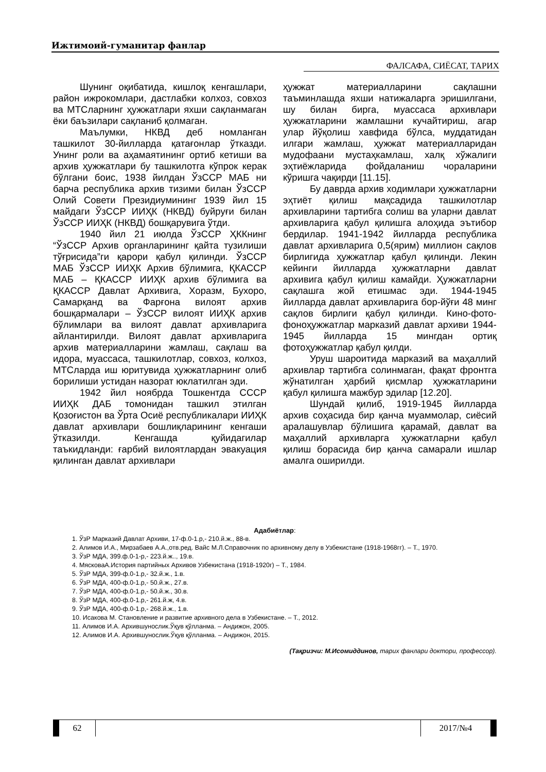Ижтимоий-гуманитар фанлар
ФАЛСАФА, СИЁСАТ, ТАРИХ
Шунинг оқибатида, кишлоқ кенгашлари, район ижрокомлари, дастлабки колхоз, совхоз ва МТСларнинг ҳужжатлари яхши сақланмаган ёки баъзилари сақланиб қолмаган.
Маълумки, НКВД деб номланган ташкилот 30-йилларда қатағонлар ўтказди. Унинг роли ва аҳамаятининг ортиб кетиши ва архив ҳужжатлари бу ташкилотга кўпрок керак бўлгани боис, 1938 йилдан ЎзССР МАБ ни барча республика архив тизими билан ЎзССР Олий Совети Президиумининг 1939 йил 15 майдаги ЎзССР ИИҲК (НКВД) буйруғи билан ЎзССР ИИҲК (НКВД) бошқарувига ўтди.
1940 йил 21 июлда ЎзССР ҲККнинг “ЎзССР Архив органларининг қайта тузилиши тўғрисида”ги қарори қабул қилинди. ЎзССР МАБ ЎзССР ИИҲК Архив бўлимига, ҚКАССР МАБ – ҚКАССР ИИҲК архив бўлимига ва ҚКАССР Давлат Архивига, Хоразм, Бухоро, Самарқанд ва Фарғона вилоят архив бошқармалари – ЎзССР вилоят ИИҲК архив бўлимлари ва вилоят давлат архивларига айлантирилди. Вилоят давлат архивларига архив материалларини жамлаш, сақлаш ва идора, муассаса, ташкилотлар, совхоз, колхоз, МТСларда иш юритувида ҳужжатларнинг олиб борилиши устидан назорат юклатилган эди.
1942 йил ноябрда Тошкентда СССР ИИҲК ДАБ томонидан ташкил этилган Қозоғистон ва Ўрта Осиё республикалари ИИҲК давлат архивлари бошлиқларининг кенгаши ўтказилди. Кенгашда қуйидагилар таъкидланди: ғарбий вилоятлардан эвакуация қилинган давлат архивлари
ҳужжат материалларини сақлашни таъминлашда яхши натижаларга эришилгани, шу билан бирга, муассаса архивлари ҳужжатларини жамлашни кучайтириш, агар улар йўқолиш хавфида бўлса, муддатидан илгари жамлаш, ҳужжат материалларидан мудофаани мустаҳкамлаш, халқ хўжалиги эҳтиёжларида фойдаланиш чораларини кўришга чақирди [11.15].
Бу даврда архив ходимлари ҳужжатларни эҳтиёт қилиш мақсадида ташкилотлар архивларини тартибга солиш ва уларни давлат архивларига қабул қилишга алоҳида эътибор бердилар. 1941-1942 йилларда республика давлат архивларига 0,5(ярим) миллион сақлов бирлигида ҳужжатлар қабул қилинди. Лекин кейинги йилларда ҳужжатларни давлат архивига қабул қилиш камайди. Ҳужжатларни сақлашга жой етишмас эди. 1944-1945 йилларда давлат архивларига бор-йўғи 48 минг сақлов бирлиги қабул қилинди. Кино-фото-фоноҳужжатлар марказий давлат архиви 1944-1945 йилларда 15 мингдан ортиқ фотоҳужжатлар қабул қилди.
Уруш шароитида марказий ва маҳаллий архивлар тартибга солинмаган, фақат фронтга жўнатилган ҳарбий қисмлар ҳужжатларини қабул қилишга мажбур эдилар [12.20].
Шундай қилиб, 1919-1945 йилларда архив соҳасида бир қанча муаммолар, сиёсий аралашувлар бўлишига қарамай, давлат ва маҳаллий архивларга ҳужжатларни қабул қилиш борасида бир қанча самарали ишлар амалга оширилди.
Адабиётлар:
1. ЎзР Марказий Давлат Архиви, 17-ф.0-1.р,- 210.й.ж., 88-в.
2. Алимов И.А., Мирзабаев А.А.,отв.ред. Вайс М.Л.Справочник по архивному делу в Узбекистане (1918-1968гг). – Т., 1970.
3. ЎзР МДА, 399.ф.0-1-р,- 223.й.ж.., 19.в.
4. МясковаА.История партийных Архивов Узбекистана (1918-1920г) – Т., 1984.
5. ЎзР МДА, 399-ф.0-1.р,- 32.й.ж., 1.в.
6. ЎзР МДА, 400-ф.0-1.р,- 50.й.ж., 27.в.
7. ЎзР МДА, 400-ф.0-1.р,- 50.й.ж., 30.в.
8. ЎзР МДА, 400-ф.0-1.р,- 261.й.ж, 4.в.
9. ЎзР МДА, 400-ф.0-1.р,- 268.й.ж., 1.в.
10. Исакова М. Становление и развитие архивного дела в Узбекистане. – Т., 2012.
11. Алимов И.А. Архившунослик.Ўқув қўлланма. – Андижон, 2005.
12. Алимов И.А. Архившунослик.Ўқув қўлланма. – Андижон, 2015.
(Тақризчи: М.Исомиддинов, тарих фанлари доктори, профессор).
62 2017/№4